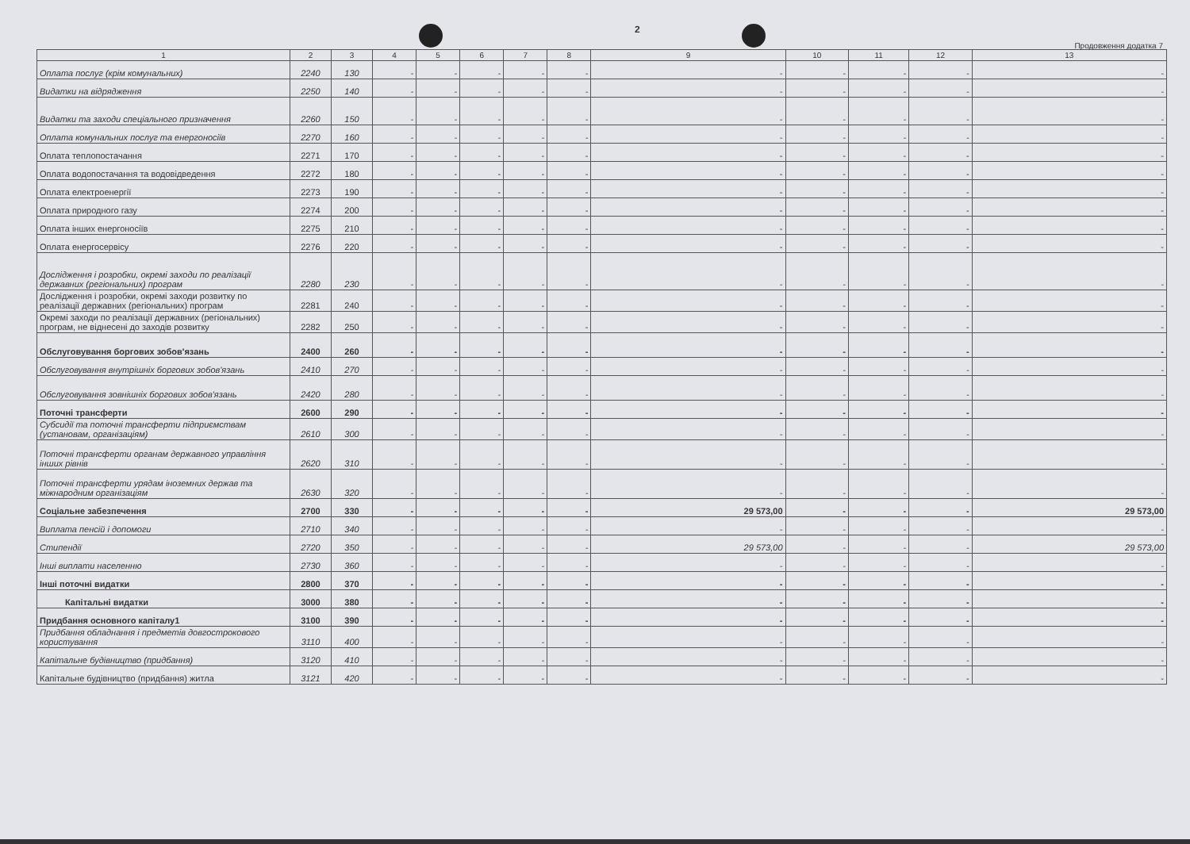2
Продовження додатка 7
| 1 | 2 | 3 | 4 | 5 | 6 | 7 | 8 | 9 | 10 | 11 | 12 | 13 |
| --- | --- | --- | --- | --- | --- | --- | --- | --- | --- | --- | --- | --- |
| Оплата послуг (крім комунальних) | 2240 | 130 | - | - | - | - | - | - | - | - | - | - |
| Видатки на відрядження | 2250 | 140 | - | - | - | - | - | - | - | - | - | - |
| Видатки та заходи спеціального призначення | 2260 | 150 | - | - | - | - | - | - | - | - | - | - |
| Оплата комунальних послуг та енергоносіїв | 2270 | 160 | - | - | - | - | - | - | - | - | - | - |
| Оплата теплопостачання | 2271 | 170 | - | - | - | - | - | - | - | - | - | - |
| Оплата водопостачання та водовідведення | 2272 | 180 | - | - | - | - | - | - | - | - | - | - |
| Оплата електроенергії | 2273 | 190 | - | - | - | - | - | - | - | - | - | - |
| Оплата природного газу | 2274 | 200 | - | - | - | - | - | - | - | - | - | - |
| Оплата інших енергоносіїв | 2275 | 210 | - | - | - | - | - | - | - | - | - | - |
| Оплата енергосервісу | 2276 | 220 | - | - | - | - | - | - | - | - | - | - |
| Дослідження і розробки, окремі заходи по реалізації державних (регіональних) програм | 2280 | 230 | - | - | - | - | - | - | - | - | - | - |
| Дослідження і розробки, окремі заходи розвитку по реалізації державних (регіональних) програм | 2281 | 240 | - | - | - | - | - | - | - | - | - | - |
| Окремі заходи по реалізації державних (регіональних) програм, не віднесені до заходів розвитку | 2282 | 250 | - | - | - | - | - | - | - | - | - | - |
| Обслуговування боргових зобов'язань | 2400 | 260 | - | - | - | - | - | - | - | - | - | - |
| Обслуговування внутрішніх боргових зобов'язань | 2410 | 270 | - | - | - | - | - | - | - | - | - | - |
| Обслуговування зовнішніх боргових зобов'язань | 2420 | 280 | - | - | - | - | - | - | - | - | - | - |
| Поточні трансферти | 2600 | 290 | - | - | - | - | - | - | - | - | - | - |
| Субсидії та поточні трансферти підприємствам (установам, організаціям) | 2610 | 300 | - | - | - | - | - | - | - | - | - | - |
| Поточні трансферти органам державного управління інших рівнів | 2620 | 310 | - | - | - | - | - | - | - | - | - | - |
| Поточні трансферти урядам іноземних держав та міжнародним організаціям | 2630 | 320 | - | - | - | - | - | - | - | - | - | - |
| Соціальне забезпечення | 2700 | 330 | - | - | - | - | - | 29 573,00 | - | - | - | 29 573,00 |
| Виплата пенсій і допомоги | 2710 | 340 | - | - | - | - | - | - | - | - | - | - |
| Стипендії | 2720 | 350 | - | - | - | - | - | 29 573,00 | - | - | - | 29 573,00 |
| Інші виплати населенню | 2730 | 360 | - | - | - | - | - | - | - | - | - | - |
| Інші поточні видатки | 2800 | 370 | - | - | - | - | - | - | - | - | - | - |
| Капітальні видатки | 3000 | 380 | - | - | - | - | - | - | - | - | - | - |
| Придбання основного капіталу1 | 3100 | 390 | - | - | - | - | - | - | - | - | - | - |
| Придбання обладнання і предметів довгострокового користування | 3110 | 400 | - | - | - | - | - | - | - | - | - | - |
| Капітальне будівництво (придбання) | 3120 | 410 | - | - | - | - | - | - | - | - | - | - |
| Капітальне будівництво (придбання) житла | 3121 | 420 | - | - | - | - | - | - | - | - | - | - |